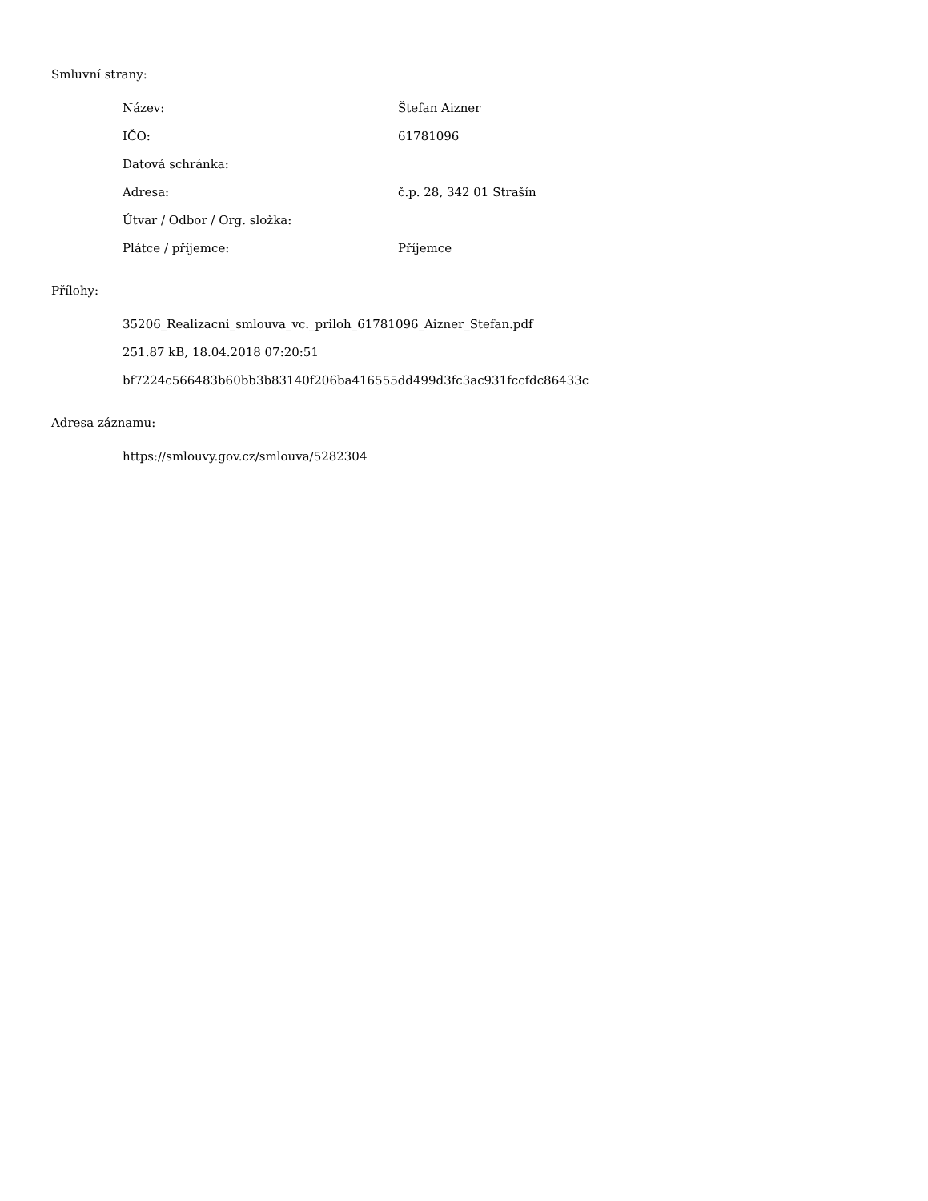Smluvní strany:
| Název: | Štefan Aizner |
| IČO: | 61781096 |
| Datová schránka: | |
| Adresa: | č.p. 28, 342 01 Strašín |
| Útvar / Odbor / Org. složka: | |
| Plátce / příjemce: | Příjemce |
Přílohy:
35206_Realizacni_smlouva_vc._priloh_61781096_Aizner_Stefan.pdf
251.87 kB, 18.04.2018 07:20:51
bf7224c566483b60bb3b83140f206ba416555dd499d3fc3ac931fccfdc86433c
Adresa záznamu:
https://smlouvy.gov.cz/smlouva/5282304